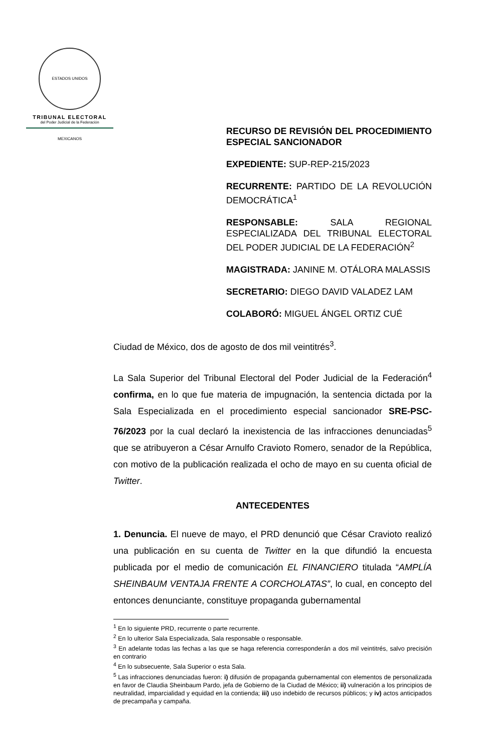ESTADOS UNIDOS MEXICANOS
TRIBUNAL ELECTORAL
del Poder Judicial de la Federación
RECURSO DE REVISIÓN DEL PROCEDIMIENTO ESPECIAL SANCIONADOR
EXPEDIENTE: SUP-REP-215/2023
RECURRENTE: PARTIDO DE LA REVOLUCIÓN DEMOCRÁTICA<sup>1</sup>
RESPONSABLE: SALA REGIONAL ESPECIALIZADA DEL TRIBUNAL ELECTORAL DEL PODER JUDICIAL DE LA FEDERACIÓN<sup>2</sup>
MAGISTRADA: JANINE M. OTÁLORA MALASSIS
SECRETARIO: DIEGO DAVID VALADEZ LAM
COLABORÓ: MIGUEL ÁNGEL ORTIZ CUÉ
Ciudad de México, dos de agosto de dos mil veintitrés<sup>3</sup>.
La Sala Superior del Tribunal Electoral del Poder Judicial de la Federación<sup>4</sup> confirma, en lo que fue materia de impugnación, la sentencia dictada por la Sala Especializada en el procedimiento especial sancionador SRE-PSC-76/2023 por la cual declaró la inexistencia de las infracciones denunciadas<sup>5</sup> que se atribuyeron a César Arnulfo Cravioto Romero, senador de la República, con motivo de la publicación realizada el ocho de mayo en su cuenta oficial de Twitter.
ANTECEDENTES
1. Denuncia. El nueve de mayo, el PRD denunció que César Cravioto realizó una publicación en su cuenta de Twitter en la que difundió la encuesta publicada por el medio de comunicación EL FINANCIERO titulada “AMPLÍA SHEINBAUM VENTAJA FRENTE A CORCHOLATAS”, lo cual, en concepto del entonces denunciante, constituye propaganda gubernamental
<sup>1</sup> En lo siguiente PRD, recurrente o parte recurrente.
<sup>2</sup> En lo ulterior Sala Especializada, Sala responsable o responsable.
<sup>3</sup> En adelante todas las fechas a las que se haga referencia corresponderán a dos mil veintitrés, salvo precisión en contrario
<sup>4</sup> En lo subsecuente, Sala Superior o esta Sala.
<sup>5</sup> Las infracciones denunciadas fueron: i) difusión de propaganda gubernamental con elementos de personalizada en favor de Claudia Sheinbaum Pardo, jefa de Gobierno de la Ciudad de México; ii) vulneración a los principios de neutralidad, imparcialidad y equidad en la contienda; iii) uso indebido de recursos públicos; y iv) actos anticipados de precampaña y campaña.